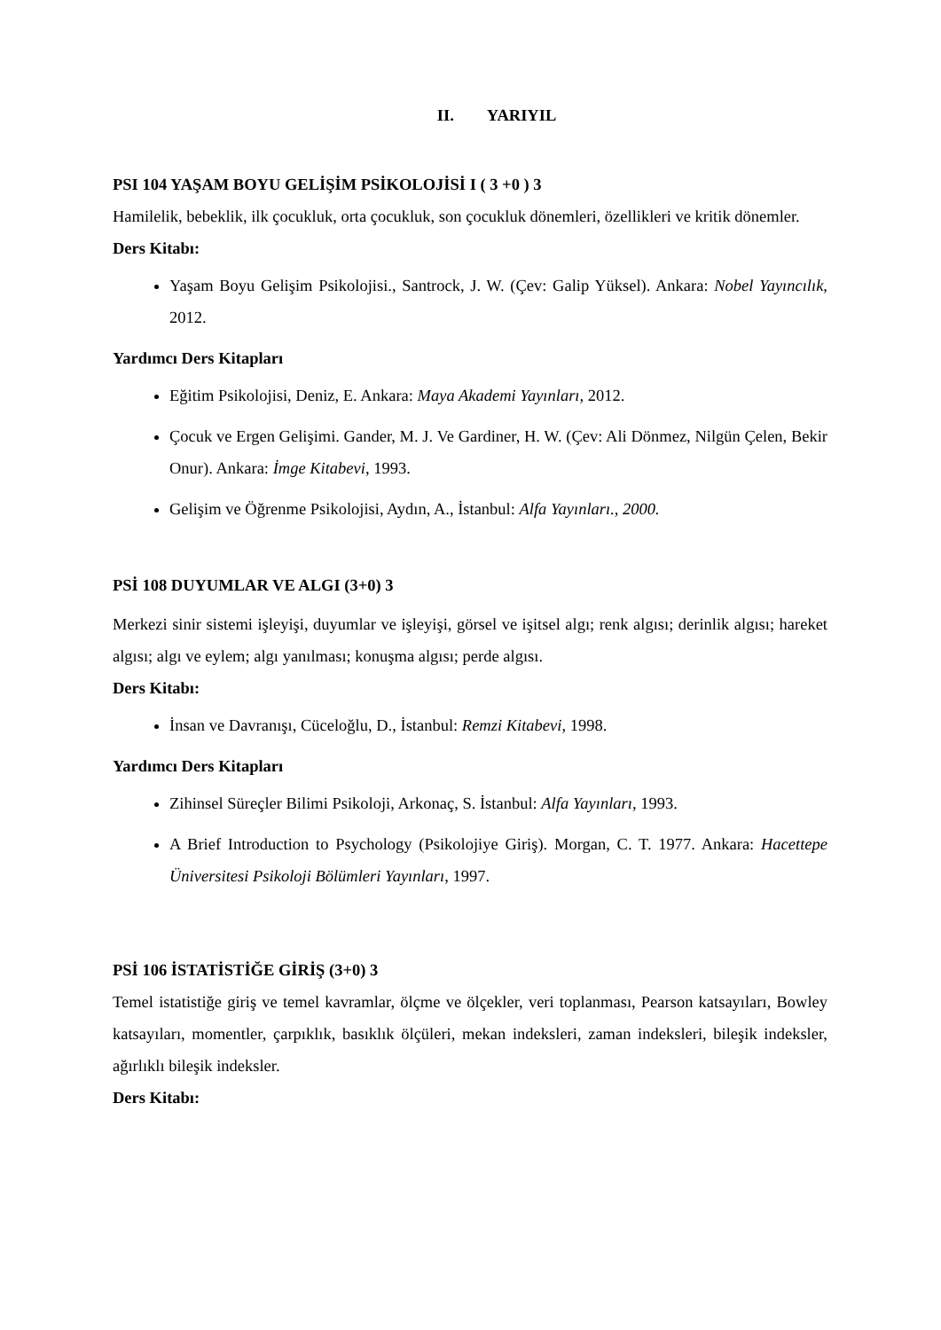II. YARIYIL
PSI 104 YAŞAM BOYU GELİŞİM PSİKOLOJİSİ I ( 3 +0 ) 3
Hamilelik, bebeklik, ilk çocukluk, orta çocukluk, son çocukluk dönemleri, özellikleri ve kritik dönemler.
Ders Kitabı:
Yaşam Boyu Gelişim Psikolojisi., Santrock, J. W. (Çev: Galip Yüksel). Ankara: Nobel Yayıncılık, 2012.
Yardımcı Ders Kitapları
Eğitim Psikolojisi, Deniz, E. Ankara: Maya Akademi Yayınları, 2012.
Çocuk ve Ergen Gelişimi. Gander, M. J. Ve Gardiner, H. W. (Çev: Ali Dönmez, Nilgün Çelen, Bekir Onur). Ankara: İmge Kitabevi, 1993.
Gelişim ve Öğrenme Psikolojisi, Aydın, A., İstanbul: Alfa Yayınları., 2000.
PSİ 108 DUYUMLAR VE ALGI (3+0) 3
Merkezi sinir sistemi işleyişi, duyumlar ve işleyişi, görsel ve işitsel algı; renk algısı; derinlik algısı; hareket algısı; algı ve eylem; algı yanılması; konuşma algısı; perde algısı.
Ders Kitabı:
İnsan ve Davranışı, Cüceloğlu, D., İstanbul: Remzi Kitabevi, 1998.
Yardımcı Ders Kitapları
Zihinsel Süreçler Bilimi Psikoloji, Arkonaç, S. İstanbul: Alfa Yayınları, 1993.
A Brief Introduction to Psychology (Psikolojiye Giriş). Morgan, C. T. 1977. Ankara: Hacettepe Üniversitesi Psikoloji Bölümleri Yayınları, 1997.
PSİ 106 İSTATİSTİĞE GİRİŞ (3+0) 3
Temel istatistiğe giriş ve temel kavramlar, ölçme ve ölçekler, veri toplanması, Pearson katsayıları, Bowley katsayıları, momentler, çarpıklık, basıklık ölçüleri, mekan indeksleri, zaman indeksleri, bileşik indeksler, ağırlıklı bileşik indeksler.
Ders Kitabı: